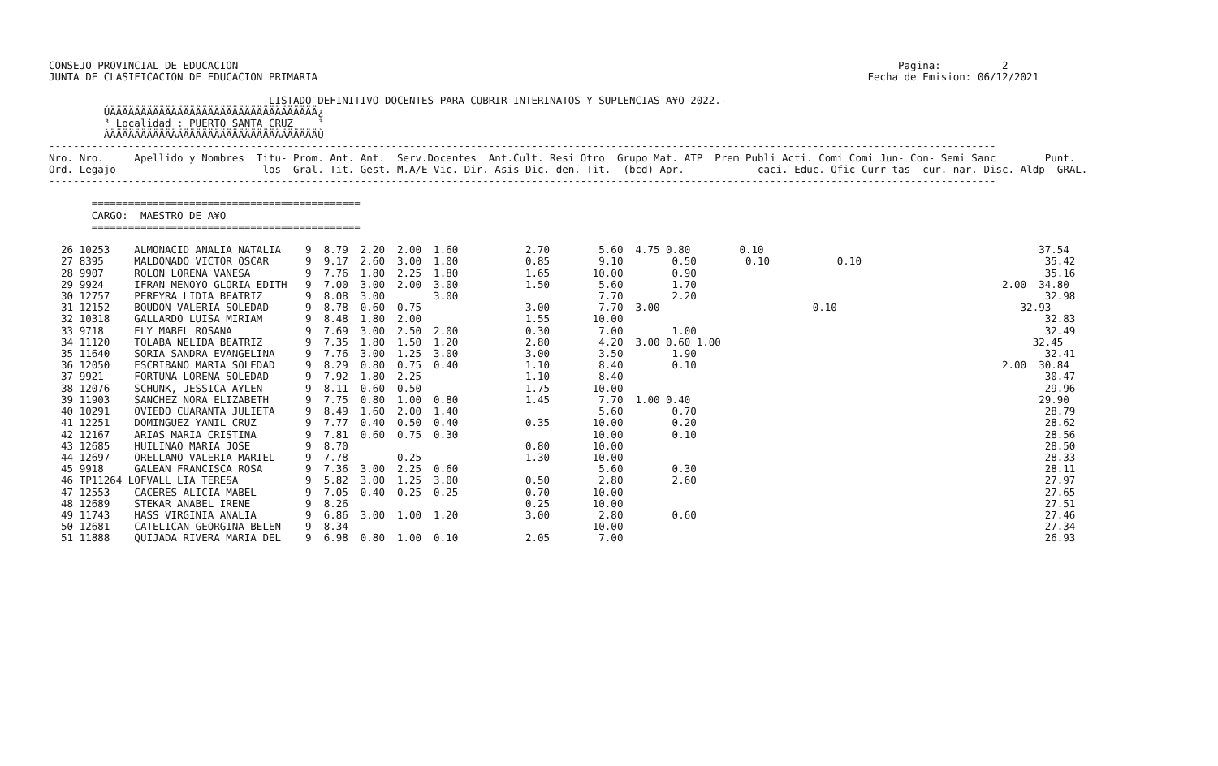CONSEJO PROVINCIAL DE EDUCACION                                                                                                            Pagina:          2
JUNTA DE CLASIFICACION DE EDUCACION PRIMARIA                                                                                          Fecha de Emision: 06/12/2021

                                    LISTADO DEFINITIVO DOCENTES PARA CUBRIR INTERINATOS Y SUPLENCIAS A¥O 2022.-
         ÚÄÄÄÄÄÄÄÄÄÄÄÄÄÄÄÄÄÄÄÄÄÄÄÄÄÄÄÄÄÄÄÄÄÄ¿
         ³ Localidad : PUERTO SANTA CRUZ    ³
         ÀÄÄÄÄÄÄÄÄÄÄÄÄÄÄÄÄÄÄÄÄÄÄÄÄÄÄÄÄÄÄÄÄÄÄÙ
-----------------------------------------------------------------------------------------------------------------------------------------------------------
Nro. Nro.     Apellido y Nombres  Titu- Prom. Ant. Ant.  Serv.Docentes  Ant.Cult. Resi Otro  Grupo Mat. ATP  Prem Publi Acti. Comi Comi Jun- Con- Semi Sanc        Punt.
Ord. Legajo                        los  Gral. Tit. Gest. M.A/E Vic. Dir. Asis Dic. den. Tit.  (bcd) Apr.            caci. Educ. Ofic Curr tas  cur. nar. Disc. Aldp  GRAL.
-----------------------------------------------------------------------------------------------------------------------------------------------------------

       ============================================
       CARGO:  MAESTRO DE A¥O
       ============================================

  26 10253    ALMONACID ANALIA NATALIA    9  8.79  2.20  2.00  1.60           2.70        5.60  4.75 0.80        0.10                                             37.54
  27 8395     MALDONADO VICTOR OSCAR      9  9.17  2.60  3.00  1.00           0.85        9.10        0.50        0.10           0.10                              35.42
  28 9907     ROLON LORENA VANESA         9  7.76  1.80  2.25  1.80           1.65       10.00        0.90                                                         35.16
  29 9924     IFRAN MENOYO GLORIA EDITH   9  7.00  3.00  2.00  3.00           1.50        5.60        1.70                                                  2.00  34.80
  30 12757    PEREYRA LIDIA BEATRIZ       9  8.08  3.00        3.00                       7.70        2.20                                                         32.98
  31 12152    BOUDON VALERIA SOLEDAD      9  8.78  0.60  0.75                 3.00        7.70  3.00                         0.10                              32.93
  32 10318    GALLARDO LUISA MIRIAM       9  8.48  1.80  2.00                 1.55       10.00                                                                     32.83
  33 9718     ELY MABEL ROSANA            9  7.69  3.00  2.50  2.00           0.30        7.00        1.00                                                         32.49
  34 11120    TOLABA NELIDA BEATRIZ       9  7.35  1.80  1.50  1.20           2.80        4.20  3.00 0.60 1.00                                                   32.45
  35 11640    SORIA SANDRA EVANGELINA     9  7.76  3.00  1.25  3.00           3.00        3.50        1.90                                                         32.41
  36 12050    ESCRIBANO MARIA SOLEDAD     9  8.29  0.80  0.75  0.40           1.10        8.40        0.10                                                  2.00  30.84
  37 9921     FORTUNA LORENA SOLEDAD      9  7.92  1.80  2.25                 1.10        8.40                                                                     30.47
  38 12076    SCHUNK, JESSICA AYLEN       9  8.11  0.60  0.50                 1.75       10.00                                                                     29.96
  39 11903    SANCHEZ NORA ELIZABETH      9  7.75  0.80  1.00  0.80           1.45        7.70  1.00 0.40                                                         29.90
  40 10291    OVIEDO CUARANTA JULIETA     9  8.49  1.60  2.00  1.40                       5.60        0.70                                                         28.79
  41 12251    DOMINGUEZ YANIL CRUZ        9  7.77  0.40  0.50  0.40           0.35       10.00        0.20                                                         28.62
  42 12167    ARIAS MARIA CRISTINA        9  7.81  0.60  0.75  0.30                      10.00        0.10                                                         28.56
  43 12685    HUILINAO MARIA JOSE         9  8.70                             0.80       10.00                                                                     28.50
  44 12697    ORELLANO VALERIA MARIEL     9  7.78        0.25                 1.30       10.00                                                                     28.33
  45 9918     GALEAN FRANCISCA ROSA       9  7.36  3.00  2.25  0.60                       5.60        0.30                                                         28.11
  46 TP11264 LOFVALL LIA TERESA           9  5.82  3.00  1.25  3.00           0.50        2.80        2.60                                                         27.97
  47 12553    CACERES ALICIA MABEL        9  7.05  0.40  0.25  0.25           0.70       10.00                                                                     27.65
  48 12689    STEKAR ANABEL IRENE         9  8.26                             0.25       10.00                                                                     27.51
  49 11743    HASS VIRGINIA ANALIA        9  6.86  3.00  1.00  1.20           3.00        2.80        0.60                                                         27.46
  50 12681    CATELICAN GEORGINA BELEN    9  8.34                                        10.00                                                                     27.34
  51 11888    QUIJADA RIVERA MARIA DEL    9  6.98  0.80  1.00  0.10           2.05        7.00                                                                     26.93